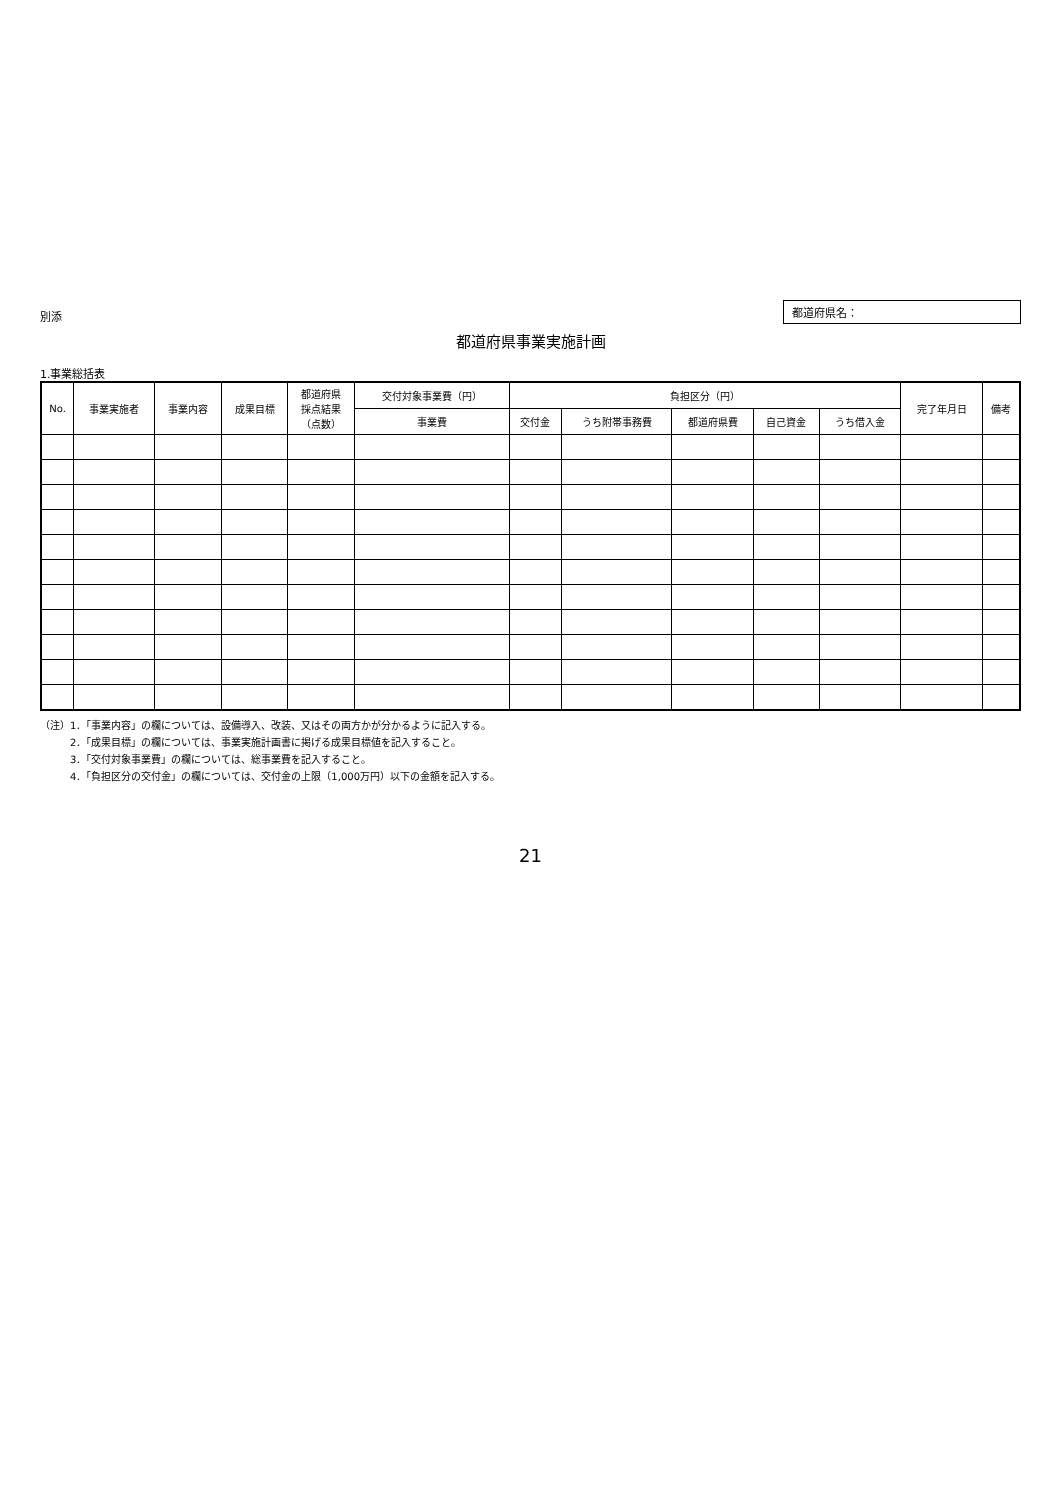別添
都道府県名：
都道府県事業実施計画
1.事業総括表
| No. | 事業実施者 | 事業内容 | 成果目標 | 都道府県 採点結果 （点数） | 交付対象事業費（円） | 負担区分（円） | | | | | 完了年月日 | 備考 |
| --- | --- | --- | --- | --- | --- | --- | --- | --- | --- | --- | --- | --- |
| | | | | | 事業費 | 交付金 | うち附帯事務費 | 都道府県費 | 自己資金 | うち借入金 | | |
（注）1．「事業内容」の欄については、設備導入、改装、又はその両方かが分かるように記入する。
　　　2．「成果目標」の欄については、事業実施計画書に掲げる成果目標値を記入すること。
　　　3．「交付対象事業費」の欄については、総事業費を記入すること。
　　　4．「負担区分の交付金」の欄については、交付金の上限（1,000万円）以下の金額を記入する。
21